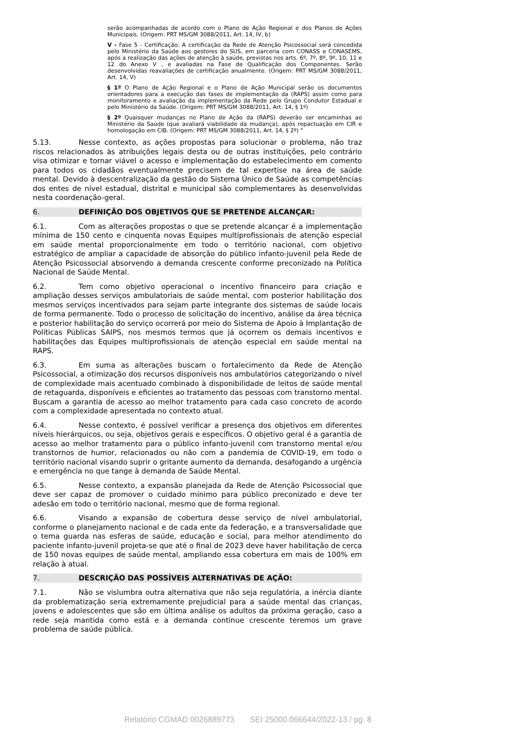serão acompanhadas de acordo com o Plano de Ação Regional e dos Planos de Ações Municipais. (Origem: PRT MS/GM 3088/2011, Art. 14, IV, b)
V - Fase 5 - Certificação: A certificação da Rede de Atenção Psicossocial será concedida pelo Ministério da Saúde aos gestores do SUS, em parceria com CONASS e CONASEMS, após a realização das ações de atenção à saúde, previstas nos arts. 6º, 7º, 8º, 9º, 10, 11 e 12 do Anexo V , e avaliadas na Fase de Qualificação dos Componentes. Serão desenvolvidas reavaliações de certificação anualmente. (Origem: PRT MS/GM 3088/2011, Art. 14, V)
§ 1º O Plano de Ação Regional e o Plano de Ação Municipal serão os documentos orientadores para a execução das fases de implementação da (RAPS) assim como para monitoramento e avaliação da implementação da Rede pelo Grupo Condutor Estadual e pelo Ministério da Saúde. (Origem: PRT MS/GM 3088/2011, Art. 14, § 1º)
§ 2º Quaisquer mudanças no Plano de Ação da (RAPS) deverão ser encaminhas ao Ministério da Saúde (que avaliará viabilidade da mudança), após repactuação em CIR e homologação em CIB. (Origem: PRT MS/GM 3088/2011, Art. 14, § 2º) "
5.13. Nesse contexto, as ações propostas para solucionar o problema, não traz riscos relacionados às atribuições legais desta ou de outras instituições, pelo contrário visa otimizar e tornar viável o acesso e implementação do estabelecimento em comento para todos os cidadãos eventualmente precisem de tal expertise na área de saúde mental. Devido à descentralização da gestão do Sistema Único de Saúde as competências dos entes de nível estadual, distrital e municipal são complementares às desenvolvidas nesta coordenação-geral.
6. DEFINIÇÃO DOS OBJETIVOS QUE SE PRETENDE ALCANÇAR:
6.1. Com as alterações propostas o que se pretende alcançar é a implementação mínima de 150 cento e cinquenta novas Equipes multiprofissionais de atenção especial em saúde mental proporcionalmente em todo o território nacional, com objetivo estratégico de ampliar a capacidade de absorção do público infanto-juvenil pela Rede de Atenção Psicossocial absorvendo a demanda crescente conforme preconizado na Política Nacional de Saúde Mental.
6.2. Tem como objetivo operacional o incentivo financeiro para criação e ampliação desses serviços ambulatoriais de saúde mental, com posterior habilitação dos mesmos serviços incentivados para sejam parte integrante dos sistemas de saúde locais de forma permanente. Todo o processo de solicitação do incentivo, análise da área técnica e posterior habilitação do serviço ocorrerá por meio do Sistema de Apoio à Implantação de Políticas Públicas SAIPS, nos mesmos termos que já ocorrem os demais incentivos e habilitações das Equipes multiprofissionais de atenção especial em saúde mental na RAPS.
6.3. Em suma as alterações buscam o fortalecimento da Rede de Atenção Psicossocial, a otimização dos recursos disponíveis nos ambulatórios categorizando o nível de complexidade mais acentuado combinado à disponibilidade de leitos de saúde mental de retaguarda, disponíveis e eficientes ao tratamento das pessoas com transtorno mental. Buscam a garantia de acesso ao melhor tratamento para cada caso concreto de acordo com a complexidade apresentada no contexto atual.
6.4. Nesse contexto, é possível verificar a presença dos objetivos em diferentes níveis hierárquicos, ou seja, objetivos gerais e específicos. O objetivo geral é a garantia de acesso ao melhor tratamento para o público infanto-juvenil com transtorno mental e/ou transtornos de humor, relacionados ou não com a pandemia de COVID-19, em todo o território nacional visando suprir o gritante aumento da demanda, desafogando a urgência e emergência no que tange à demanda de Saúde Mental.
6.5. Nesse contexto, a expansão planejada da Rede de Atenção Psicossocial que deve ser capaz de promover o cuidado mínimo para público preconizado e deve ter adesão em todo o território nacional, mesmo que de forma regional.
6.6. Visando a expansão de cobertura desse serviço de nível ambulatorial, conforme o planejamento nacional e de cada ente da federação, e a transversalidade que o tema guarda nas esferas de saúde, educação e social, para melhor atendimento do paciente infanto-juvenil projeta-se que até o final de 2023 deve haver habilitação de cerca de 150 novas equipes de saúde mental, ampliando essa cobertura em mais de 100% em relação à atual.
7. DESCRIÇÃO DAS POSSÍVEIS ALTERNATIVAS DE AÇÃO:
7.1. Não se vislumbra outra alternativa que não seja regulatória, a inércia diante da problematização seria extremamente prejudicial para a saúde mental das crianças, jovens e adolescentes que são em última análise os adultos da próxima geração, caso a rede seja mantida como está e a demanda continue crescente teremos um grave problema de saúde pública.
Relatório CGMAD 0026889773 SEI 25000.066644/2022-13 / pg. 8